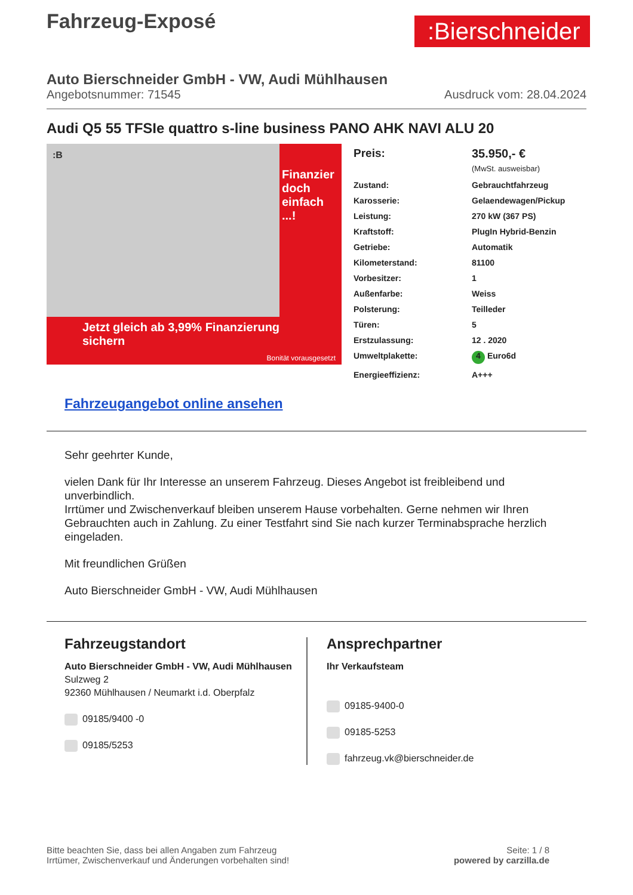Fahrzeug-Exposé
:Bierschneider
Auto Bierschneider GmbH - VW, Audi Mühlhausen
Angebotsnummer: 71545 Ausdruck vom: 28.04.2024
Audi Q5 55 TFSIe quattro s-line business PANO AHK NAVI ALU 20
:B
Jetzt gleich ab 3,99% Finanzierung sichern
Finanzier doch einfach ...!
Bonität vorausgesetzt
| Preis: | 35.950,- € (MwSt. ausweisbar) |
| Zustand: | Gebrauchtfahrzeug |
| Karosserie: | Gelaendewagen/Pickup |
| Leistung: | 270 kW (367 PS) |
| Kraftstoff: | PlugIn Hybrid-Benzin |
| Getriebe: | Automatik |
| Kilometerstand: | 81100 |
| Vorbesitzer: | 1 |
| Außenfarbe: | Weiss |
| Polsterung: | Teilleder |
| Türen: | 5 |
| Erstzulassung: | 12 . 2020 |
| Umweltplakette: | 4 Euro6d |
| Energieeffizienz: | A+++ |
Fahrzeugangebot online ansehen
Sehr geehrter Kunde,
vielen Dank für Ihr Interesse an unserem Fahrzeug. Dieses Angebot ist freibleibend und unverbindlich.
Irrtümer und Zwischenverkauf bleiben unserem Hause vorbehalten. Gerne nehmen wir Ihren Gebrauchten auch in Zahlung. Zu einer Testfahrt sind Sie nach kurzer Terminabsprache herzlich eingeladen.
Mit freundlichen Grüßen
Auto Bierschneider GmbH - VW, Audi Mühlhausen
Fahrzeugstandort
Auto Bierschneider GmbH - VW, Audi Mühlhausen
Sulzweg 2
92360 Mühlhausen / Neumarkt i.d. Oberpfalz
09185/9400 -0
09185/5253
Ansprechpartner
Ihr Verkaufsteam
09185-9400-0
09185-5253
fahrzeug.vk@bierschneider.de
Bitte beachten Sie, dass bei allen Angaben zum Fahrzeug
Irrtümer, Zwischenverkauf und Änderungen vorbehalten sind!
Seite: 1 / 8
powered by carzilla.de